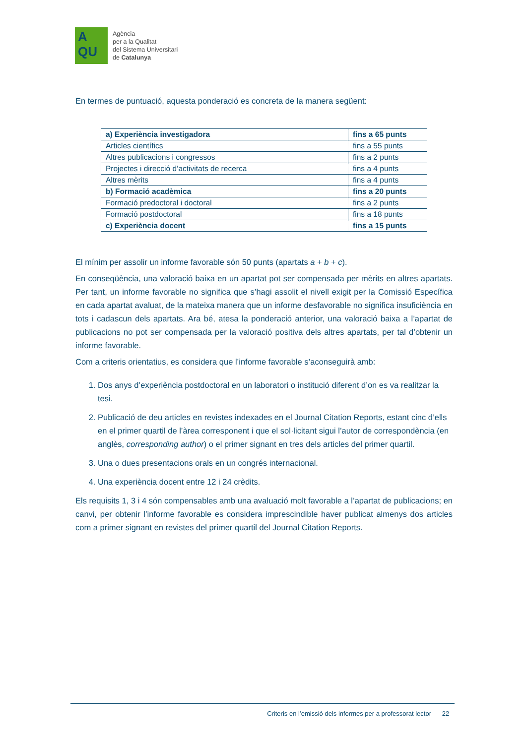A
QU
Agència
per a la Qualitat
del Sistema Universitari
de Catalunya
En termes de puntuació, aquesta ponderació es concreta de la manera següent:
| a) Experiència investigadora | fins a 65 punts |
| Articles científics | fins a 55 punts |
| Altres publicacions i congressos | fins a 2 punts |
| Projectes i direcció d’activitats de recerca | fins a 4 punts |
| Altres mèrits | fins a 4 punts |
| b) Formació acadèmica | fins a 20 punts |
| Formació predoctoral i doctoral | fins a 2 punts |
| Formació postdoctoral | fins a 18 punts |
| c) Experiència docent | fins a 15 punts |
El mínim per assolir un informe favorable són 50 punts (apartats a + b + c).
En conseqüència, una valoració baixa en un apartat pot ser compensada per mèrits en altres apartats. Per tant, un informe favorable no significa que s’hagi assolit el nivell exigit per la Comissió Específica en cada apartat avaluat, de la mateixa manera que un informe desfavorable no significa insuficiència en tots i cadascun dels apartats. Ara bé, atesa la ponderació anterior, una valoració baixa a l’apartat de publicacions no pot ser compensada per la valoració positiva dels altres apartats, per tal d’obtenir un informe favorable.
Com a criteris orientatius, es considera que l’informe favorable s’aconseguirà amb:
1. Dos anys d’experiència postdoctoral en un laboratori o institució diferent d’on es va realitzar la tesi.
2. Publicació de deu articles en revistes indexades en el Journal Citation Reports, estant cinc d’ells en el primer quartil de l’àrea corresponent i que el sol·licitant sigui l’autor de correspondència (en anglès, corresponding author) o el primer signant en tres dels articles del primer quartil.
3. Una o dues presentacions orals en un congrés internacional.
4. Una experiència docent entre 12 i 24 crèdits.
Els requisits 1, 3 i 4 són compensables amb una avaluació molt favorable a l’apartat de publicacions; en canvi, per obtenir l’informe favorable es considera imprescindible haver publicat almenys dos articles com a primer signant en revistes del primer quartil del Journal Citation Reports.
Criteris en l’emissió dels informes per a professorat lector 22